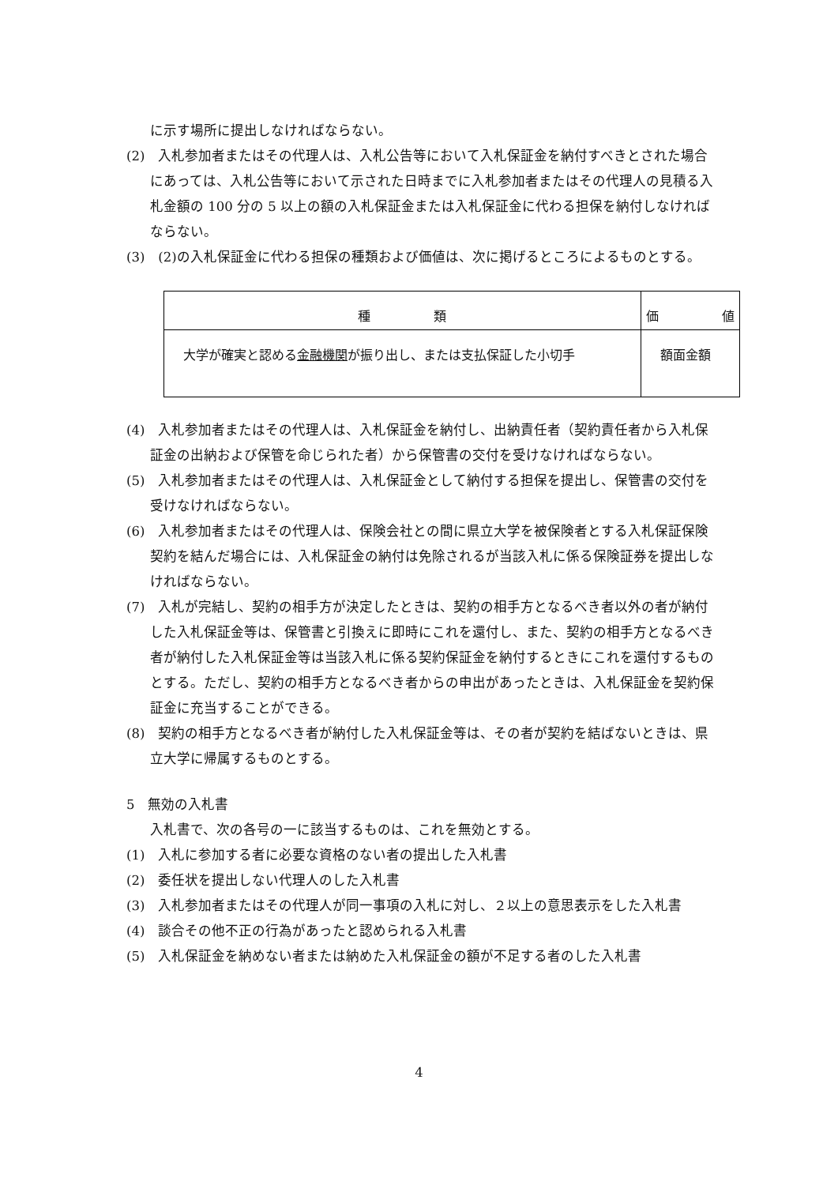に示す場所に提出しなければならない。
(2)　入札参加者またはその代理人は、入札公告等において入札保証金を納付すべきとされた場合にあっては、入札公告等において示された日時までに入札参加者またはその代理人の見積る入札金額の 100 分の 5 以上の額の入札保証金または入札保証金に代わる担保を納付しなければならない。
(3)　(2)の入札保証金に代わる担保の種類および価値は、次に掲げるところによるものとする。
| 種 類 | 価 値 |
| 大学が確実と認める 金融機関 が振り出し、または支払保証した小切手 | 額面金額 |
(4)　入札参加者またはその代理人は、入札保証金を納付し、出納責任者（契約責任者から入札保証金の出納および保管を命じられた者）から保管書の交付を受けなければならない。
(5)　入札参加者またはその代理人は、入札保証金として納付する担保を提出し、保管書の交付を受けなければならない。
(6)　入札参加者またはその代理人は、保険会社との間に県立大学を被保険者とする入札保証保険契約を結んだ場合には、入札保証金の納付は免除されるが当該入札に係る保険証券を提出しなければならない。
(7)　入札が完結し、契約の相手方が決定したときは、契約の相手方となるべき者以外の者が納付した入札保証金等は、保管書と引換えに即時にこれを還付し、また、契約の相手方となるべき者が納付した入札保証金等は当該入札に係る契約保証金を納付するときにこれを還付するものとする。ただし、契約の相手方となるべき者からの申出があったときは、入札保証金を契約保証金に充当することができる。
(8)　契約の相手方となるべき者が納付した入札保証金等は、その者が契約を結ばないときは、県立大学に帰属するものとする。
5　無効の入札書
入札書で、次の各号の一に該当するものは、これを無効とする。
(1)　入札に参加する者に必要な資格のない者の提出した入札書
(2)　委任状を提出しない代理人のした入札書
(3)　入札参加者またはその代理人が同一事項の入札に対し、２以上の意思表示をした入札書
(4)　談合その他不正の行為があったと認められる入札書
(5)　入札保証金を納めない者または納めた入札保証金の額が不足する者のした入札書
4